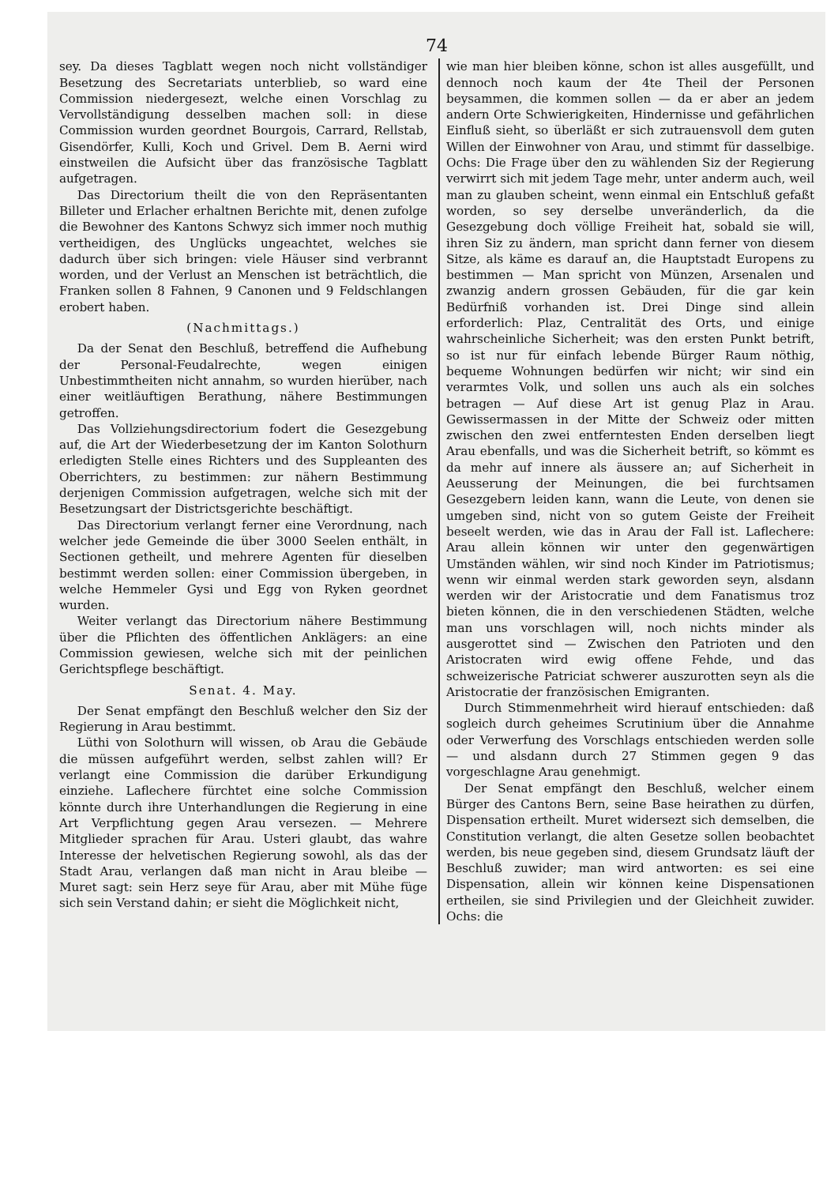74
sey. Da dieses Tagblatt wegen noch nicht vollständiger Besetzung des Secretariats unterblieb, so ward eine Commission niedergesezt, welche einen Vorschlag zu Vervollständigung desselben machen soll: in diese Commission wurden geordnet Bourgois, Carrard, Rellstab, Gisendörfer, Kulli, Koch und Grivel. Dem B. Aerni wird einstweilen die Aufsicht über das französische Tagblatt aufgetragen.
Das Directorium theilt die von den Repräsentanten Billeter und Erlacher erhaltnen Berichte mit, denen zufolge die Bewohner des Kantons Schwyz sich immer noch muthig vertheidigen, des Unglücks ungeachtet, welches sie dadurch über sich bringen: viele Häuser sind verbrannt worden, und der Verlust an Menschen ist beträchtlich, die Franken sollen 8 Fahnen, 9 Canonen und 9 Feldschlangen erobert haben.
(Nachmittags.)
Da der Senat den Beschluß, betreffend die Aufhebung der Personal-Feudalrechte, wegen einigen Unbestimmtheiten nicht annahm, so wurden hierüber, nach einer weitläuftigen Berathung, nähere Bestimmungen getroffen.
Das Vollziehungsdirectorium fodert die Gesezgebung auf, die Art der Wiederbesetzung der im Kanton Solothurn erledigten Stelle eines Richters und des Suppleanten des Oberrichters, zu bestimmen: zur nähern Bestimmung derjenigen Commission aufgetragen, welche sich mit der Besetzungsart der Districtsgerichte beschäftigt.
Das Directorium verlangt ferner eine Verordnung, nach welcher jede Gemeinde die über 3000 Seelen enthält, in Sectionen getheilt, und mehrere Agenten für dieselben bestimmt werden sollen: einer Commission übergeben, in welche Hemmeler Gysi und Egg von Ryken geordnet wurden.
Weiter verlangt das Directorium nähere Bestimmung über die Pflichten des öffentlichen Anklägers: an eine Commission gewiesen, welche sich mit der peinlichen Gerichtspflege beschäftigt.
Senat. 4. May.
Der Senat empfängt den Beschluß welcher den Siz der Regierung in Arau bestimmt.
Lüthi von Solothurn will wissen, ob Arau die Gebäude die müssen aufgeführt werden, selbst zahlen will? Er verlangt eine Commission die darüber Erkundigung einziehe. Laflechere fürchtet eine solche Commission könnte durch ihre Unterhandlungen die Regierung in eine Art Verpflichtung gegen Arau versezen. — Mehrere Mitglieder sprachen für Arau. Usteri glaubt, das wahre Interesse der helvetischen Regierung sowohl, als das der Stadt Arau, verlangen daß man nicht in Arau bleibe — Muret sagt: sein Herz seye für Arau, aber mit Mühe füge sich sein Verstand dahin; er sieht die Möglichkeit nicht,
wie man hier bleiben könne, schon ist alles ausgefüllt, und dennoch noch kaum der 4te Theil der Personen beysammen, die kommen sollen — da er aber an jedem andern Orte Schwierigkeiten, Hindernisse und gefährlichen Einfluß sieht, so überläßt er sich zutrauensvoll dem guten Willen der Einwohner von Arau, und stimmt für dasselbige. Ochs: Die Frage über den zu wählenden Siz der Regierung verwirrt sich mit jedem Tage mehr, unter anderm auch, weil man zu glauben scheint, wenn einmal ein Entschluß gefaßt worden, so sey derselbe unveränderlich, da die Gesezgebung doch völlige Freiheit hat, sobald sie will, ihren Siz zu ändern, man spricht dann ferner von diesem Sitze, als käme es darauf an, die Hauptstadt Europens zu bestimmen — Man spricht von Münzen, Arsenalen und zwanzig andern grossen Gebäuden, für die gar kein Bedürfniß vorhanden ist. Drei Dinge sind allein erforderlich: Plaz, Centralität des Orts, und einige wahrscheinliche Sicherheit; was den ersten Punkt betrift, so ist nur für einfach lebende Bürger Raum nöthig, bequeme Wohnungen bedürfen wir nicht; wir sind ein verarmtes Volk, und sollen uns auch als ein solches betragen — Auf diese Art ist genug Plaz in Arau. Gewissermassen in der Mitte der Schweiz oder mitten zwischen den zwei entferntesten Enden derselben liegt Arau ebenfalls, und was die Sicherheit betrift, so kömmt es da mehr auf innere als äussere an; auf Sicherheit in Aeusserung der Meinungen, die bei furchtsamen Gesezgebern leiden kann, wann die Leute, von denen sie umgeben sind, nicht von so gutem Geiste der Freiheit beseelt werden, wie das in Arau der Fall ist. Laflechere: Arau allein können wir unter den gegenwärtigen Umständen wählen, wir sind noch Kinder im Patriotismus; wenn wir einmal werden stark geworden seyn, alsdann werden wir der Aristocratie und dem Fanatismus troz bieten können, die in den verschiedenen Städten, welche man uns vorschlagen will, noch nichts minder als ausgerottet sind — Zwischen den Patrioten und den Aristocraten wird ewig offene Fehde, und das schweizerische Patriciat schwerer auszurotten seyn als die Aristocratie der französischen Emigranten.
Durch Stimmenmehrheit wird hierauf entschieden: daß sogleich durch geheimes Scrutinium über die Annahme oder Verwerfung des Vorschlags entschieden werden solle — und alsdann durch 27 Stimmen gegen 9 das vorgeschlagne Arau genehmigt.
Der Senat empfängt den Beschluß, welcher einem Bürger des Cantons Bern, seine Base heirathen zu dürfen, Dispensation ertheilt. Muret widersezt sich demselben, die Constitution verlangt, die alten Gesetze sollen beobachtet werden, bis neue gegeben sind, diesem Grundsatz läuft der Beschluß zuwider; man wird antworten: es sei eine Dispensation, allein wir können keine Dispensationen ertheilen, sie sind Privilegien und der Gleichheit zuwider. Ochs: die